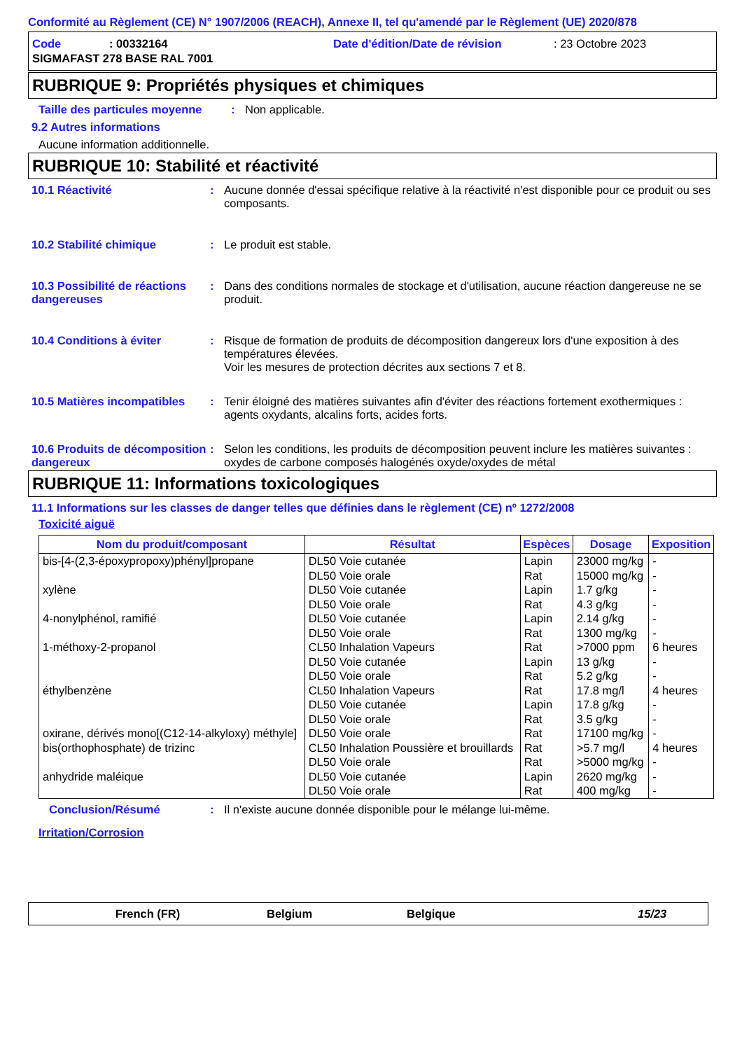Conformité au Règlement (CE) N° 1907/2006 (REACH), Annexe II, tel qu'amendé par le Règlement (UE) 2020/878
Code: 00332164 Date d'édition/Date de révision: 23 Octobre 2023
SIGMAFAST 278 BASE RAL 7001
RUBRIQUE 9: Propriétés physiques et chimiques
Taille des particules moyenne: Non applicable.
9.2 Autres informations
Aucune information additionnelle.
RUBRIQUE 10: Stabilité et réactivité
10.1 Réactivité: Aucune donnée d'essai spécifique relative à la réactivité n'est disponible pour ce produit ou ses composants.
10.2 Stabilité chimique: Le produit est stable.
10.3 Possibilité de réactions dangereuses: Dans des conditions normales de stockage et d'utilisation, aucune réaction dangereuse ne se produit.
10.4 Conditions à éviter: Risque de formation de produits de décomposition dangereux lors d'une exposition à des températures élevées.
Voir les mesures de protection décrites aux sections 7 et 8.
10.5 Matières incompatibles: Tenir éloigné des matières suivantes afin d'éviter des réactions fortement exothermiques : agents oxydants, alcalins forts, acides forts.
10.6 Produits de décomposition dangereux: Selon les conditions, les produits de décomposition peuvent inclure les matières suivantes : oxydes de carbone composés halogénés oxyde/oxydes de métal
RUBRIQUE 11: Informations toxicologiques
11.1 Informations sur les classes de danger telles que définies dans le règlement (CE) nº 1272/2008
Toxicité aiguë
| Nom du produit/composant | Résultat | Espèces | Dosage | Exposition |
| --- | --- | --- | --- | --- |
| bis-[4-(2,3-époxypropoxy)phényl]propane | DL50 Voie cutanée | Lapin | 23000 mg/kg | - |
| | DL50 Voie orale | Rat | 15000 mg/kg | - |
| xylène | DL50 Voie cutanée | Lapin | 1.7 g/kg | - |
| | DL50 Voie orale | Rat | 4.3 g/kg | - |
| 4-nonylphénol, ramifié | DL50 Voie cutanée | Lapin | 2.14 g/kg | - |
| | DL50 Voie orale | Rat | 1300 mg/kg | - |
| 1-méthoxy-2-propanol | CL50 Inhalation Vapeurs | Rat | >7000 ppm | 6 heures |
| | DL50 Voie cutanée | Lapin | 13 g/kg | - |
| | DL50 Voie orale | Rat | 5.2 g/kg | - |
| éthylbenzène | CL50 Inhalation Vapeurs | Rat | 17.8 mg/l | 4 heures |
| | DL50 Voie cutanée | Lapin | 17.8 g/kg | - |
| | DL50 Voie orale | Rat | 3.5 g/kg | - |
| oxirane, dérivés mono[(C12-14-alkyloxy) méthyle] | DL50 Voie orale | Rat | 17100 mg/kg | - |
| bis(orthophosphate) de trizinc | CL50 Inhalation Poussière et brouillards | Rat | >5.7 mg/l | 4 heures |
| | DL50 Voie orale | Rat | >5000 mg/kg | - |
| anhydride maléique | DL50 Voie cutanée | Lapin | 2620 mg/kg | - |
| | DL50 Voie orale | Rat | 400 mg/kg | - |
Conclusion/Résumé: Il n'existe aucune donnée disponible pour le mélange lui-même.
Irritation/Corrosion
French (FR) Belgium Belgique 15/23